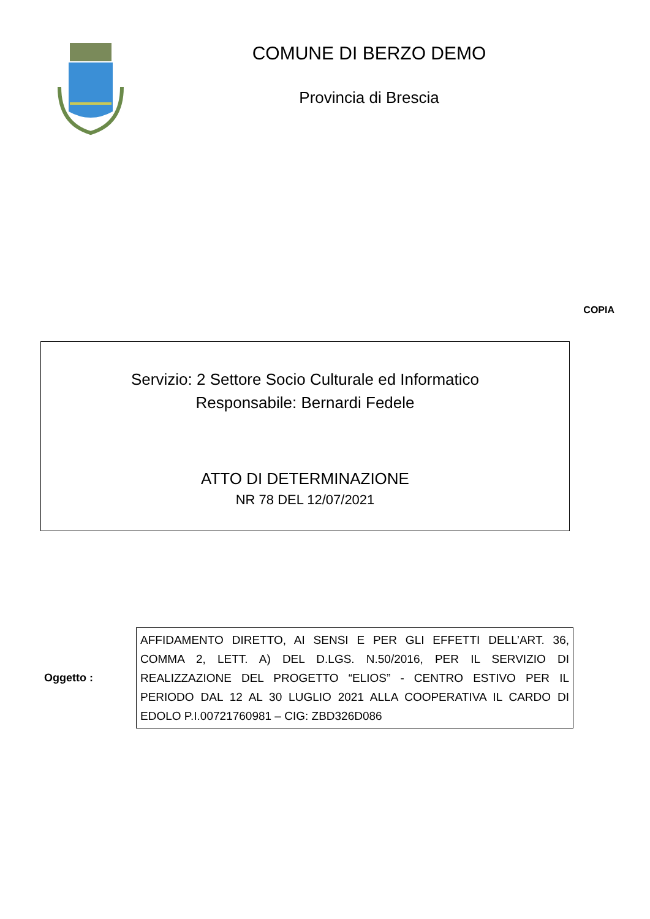COMUNE DI BERZO DEMO
Provincia di Brescia
COPIA
Servizio: 2 Settore Socio Culturale ed Informatico
Responsabile: Bernardi Fedele
ATTO DI DETERMINAZIONE
NR 78 DEL 12/07/2021
Oggetto :
AFFIDAMENTO DIRETTO, AI SENSI E PER GLI EFFETTI DELL’ART. 36, COMMA 2, LETT. A) DEL D.LGS. N.50/2016, PER IL SERVIZIO DI REALIZZAZIONE DEL PROGETTO “ELIOS” - CENTRO ESTIVO PER IL PERIODO DAL 12 AL 30 LUGLIO 2021 ALLA COOPERATIVA IL CARDO DI EDOLO P.I.00721760981 – CIG: ZBD326D086